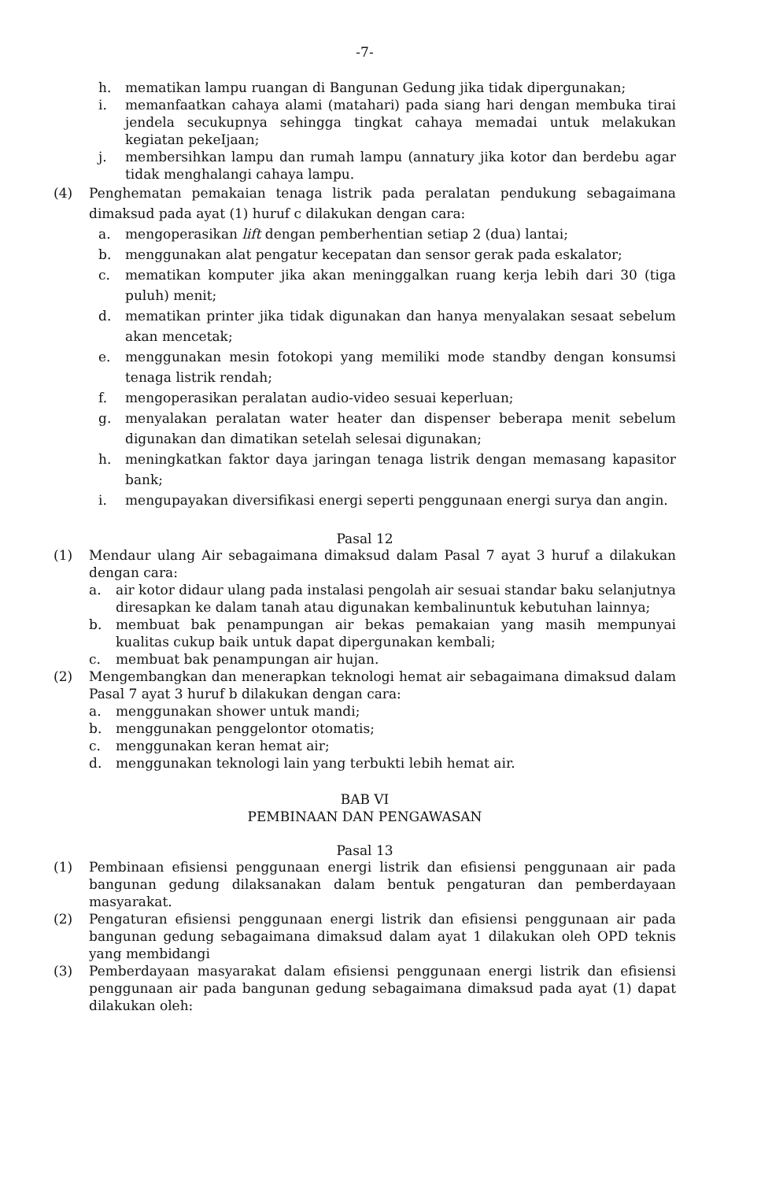-7-
h. mematikan lampu ruangan di Bangunan Gedung jika tidak dipergunakan;
i. memanfaatkan cahaya alami (matahari) pada siang hari dengan membuka tirai jendela secukupnya sehingga tingkat cahaya memadai untuk melakukan kegiatan pekeIjaan;
j. membersihkan lampu dan rumah lampu (annatury jika kotor dan berdebu agar tidak menghalangi cahaya lampu.
(4) Penghematan pemakaian tenaga listrik pada peralatan pendukung sebagaimana dimaksud pada ayat (1) huruf c dilakukan dengan cara:
a. mengoperasikan lift dengan pemberhentian setiap 2 (dua) lantai;
b. menggunakan alat pengatur kecepatan dan sensor gerak pada eskalator;
c. mematikan komputer jika akan meninggalkan ruang kerja lebih dari 30 (tiga puluh) menit;
d. mematikan printer jika tidak digunakan dan hanya menyalakan sesaat sebelum akan mencetak;
e. menggunakan mesin fotokopi yang memiliki mode standby dengan konsumsi tenaga listrik rendah;
f. mengoperasikan peralatan audio-video sesuai keperluan;
g. menyalakan peralatan water heater dan dispenser beberapa menit sebelum digunakan dan dimatikan setelah selesai digunakan;
h. meningkatkan faktor daya jaringan tenaga listrik dengan memasang kapasitor bank;
i. mengupayakan diversifikasi energi seperti penggunaan energi surya dan angin.
Pasal 12
(1) Mendaur ulang Air sebagaimana dimaksud dalam Pasal 7 ayat 3 huruf a dilakukan dengan cara:
a. air kotor didaur ulang pada instalasi pengolah air sesuai standar baku selanjutnya diresapkan ke dalam tanah atau digunakan kembalinuntuk kebutuhan lainnya;
b. membuat bak penampungan air bekas pemakaian yang masih mempunyai kualitas cukup baik untuk dapat dipergunakan kembali;
c. membuat bak penampungan air hujan.
(2) Mengembangkan dan menerapkan teknologi hemat air sebagaimana dimaksud dalam Pasal 7 ayat 3 huruf b dilakukan dengan cara:
a. menggunakan shower untuk mandi;
b. menggunakan penggelontor otomatis;
c. menggunakan keran hemat air;
d. menggunakan teknologi lain yang terbukti lebih hemat air.
BAB VI
PEMBINAAN DAN PENGAWASAN
Pasal 13
(1) Pembinaan efisiensi penggunaan energi listrik dan efisiensi penggunaan air pada bangunan gedung dilaksanakan dalam bentuk pengaturan dan pemberdayaan masyarakat.
(2) Pengaturan efisiensi penggunaan energi listrik dan efisiensi penggunaan air pada bangunan gedung sebagaimana dimaksud dalam ayat 1 dilakukan oleh OPD teknis yang membidangi
(3) Pemberdayaan masyarakat dalam efisiensi penggunaan energi listrik dan efisiensi penggunaan air pada bangunan gedung sebagaimana dimaksud pada ayat (1) dapat dilakukan oleh: